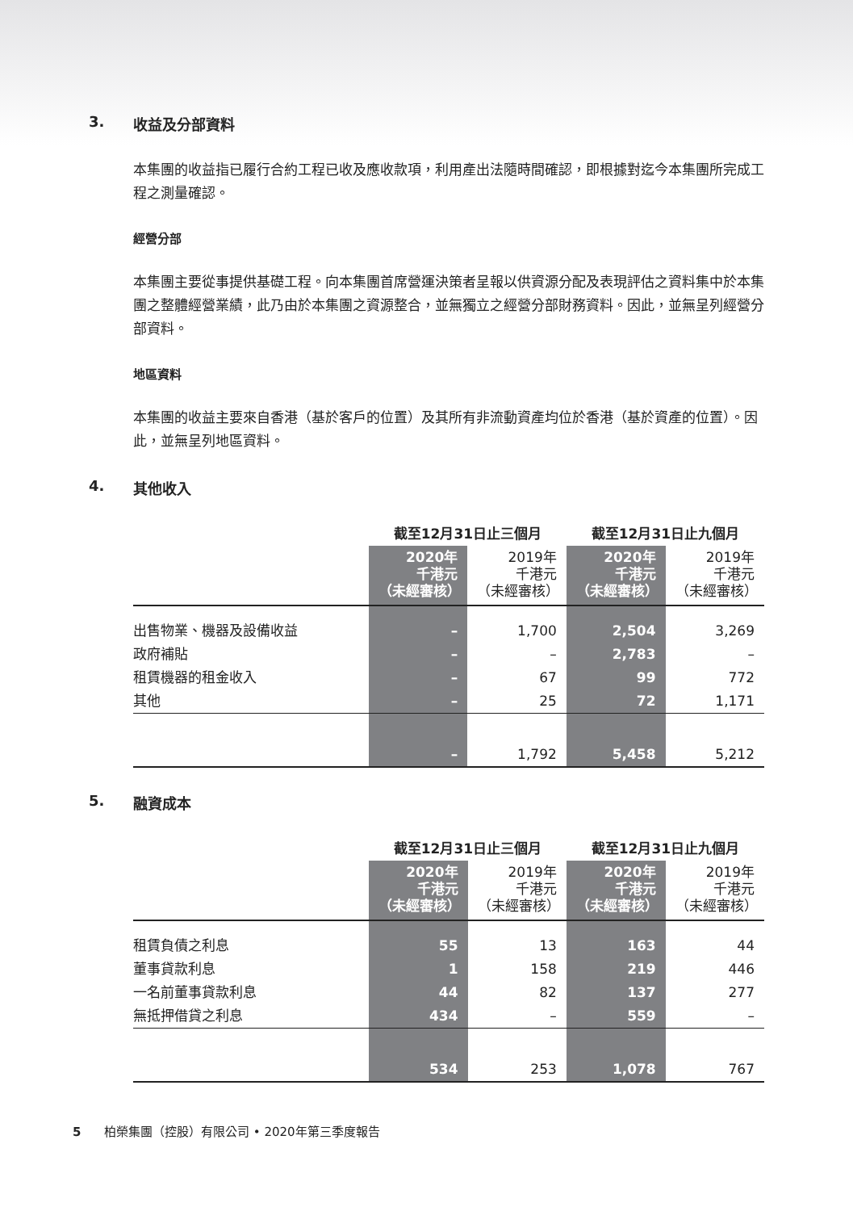3. 收益及分部資料
本集團的收益指已履行合約工程已收及應收款項，利用產出法隨時間確認，即根據對迄今本集團所完成工程之測量確認。
經營分部
本集團主要從事提供基礎工程。向本集團首席營運決策者呈報以供資源分配及表現評估之資料集中於本集團之整體經營業績，此乃由於本集團之資源整合，並無獨立之經營分部財務資料。因此，並無呈列經營分部資料。
地區資料
本集團的收益主要來自香港（基於客戶的位置）及其所有非流動資產均位於香港（基於資產的位置）。因此，並無呈列地區資料。
4. 其他收入
| | 截至12月31日止三個月 | | 截至12月31日止九個月 | |
| | 2020年 千港元 （未經審核） | 2019年 千港元 （未經審核） | 2020年 千港元 （未經審核） | 2019年 千港元 （未經審核） |
| 出售物業、機器及設備收益 | – | 1,700 | 2,504 | 3,269 |
| 政府補貼 | – | – | 2,783 | – |
| 租賃機器的租金收入 | – | 67 | 99 | 772 |
| 其他 | – | 25 | 72 | 1,171 |
| | – | 1,792 | 5,458 | 5,212 |
5. 融資成本
| | 截至12月31日止三個月 | | 截至12月31日止九個月 | |
| | 2020年 千港元 （未經審核） | 2019年 千港元 （未經審核） | 2020年 千港元 （未經審核） | 2019年 千港元 （未經審核） |
| 租賃負債之利息 | 55 | 13 | 163 | 44 |
| 董事貸款利息 | 1 | 158 | 219 | 446 |
| 一名前董事貸款利息 | 44 | 82 | 137 | 277 |
| 無抵押借貸之利息 | 434 | – | 559 | – |
| | 534 | 253 | 1,078 | 767 |
5 柏榮集團（控股）有限公司 • 2020年第三季度報告